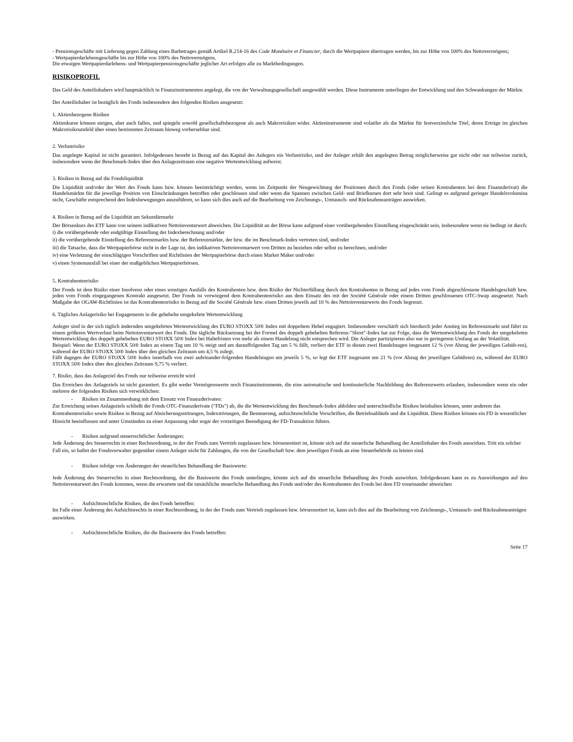- Pensionsgeschäfte mit Lieferung gegen Zahlung eines Barbetrages gemäß Artikel R.214-16 des Code Monétaire et Financier, durch die Wertpapiere übertragen werden, bis zur Höhe von 100% des Nettovermögens;
- Wertpapierdarlehensgeschäfte bis zur Höhe von 100% des Nettovermögens.
Die etwaigen Wertpapierdarlehens- und Wertpapierpensionsgeschäfte jeglicher Art erfolgen alle zu Marktbedingungen.
RISIKOPROFIL
Das Geld des Anteilinhabers wird hauptsächlich in Finanzinstrumenten angelegt, die von der Verwaltungsgesellschaft ausgewählt werden. Diese Instrumente unterliegen der Entwicklung und den Schwankungen der Märkte.
Der Anteilinhaber ist bezüglich des Fonds insbesondere den folgenden Risiken ausgesetzt:
1. Aktienbezogene Risiken
Aktienkurse können steigen, aber auch fallen, und spiegeln sowohl gesellschaftsbezogene als auch Makrorisiken wider. Aktieninstrumente sind volatiler als die Märkte für festverzinsliche Titel, deren Erträge im gleichen Makrorisikoumfeld über einen bestimmten Zeitraum hinweg vorhersehbar sind.
2. Verlustrisiko
Das angelegte Kapital ist nicht garantiert. Infolgedessen besteht in Bezug auf das Kapital des Anlegers ein Verlustrisiko, und der Anleger erhält den angelegten Betrag möglicherweise gar nicht oder nur teilweise zurück, insbesondere wenn der Benchmark-Index über den Anlagezeitraum eine negative Wertentwicklung aufweist.
3. Risiken in Bezug auf die Fondsliquidität
Die Liquidität und/oder der Wert des Fonds kann bzw. können beeinträchtigt werden, wenn im Zeitpunkt der Neugewichtung der Positionen durch den Fonds (oder seinen Kontrahenten bei dem Finanzderivat) die Handelsmärkte für die jeweilige Position von Einschränkungen betroffen oder geschlossen sind oder wenn die Spannen zwischen Geld- und Briefkursen dort sehr breit sind. Gelingt es aufgrund geringer Handelsvolumina nicht, Geschäfte entsprechend den Indexbewegungen auszuführen, so kann sich dies auch auf die Bearbeitung von Zeichnungs-, Umtausch- und Rücknahmeanträgen auswirken.
4. Risiken in Bezug auf die Liquidität am Sekundärmarkt
Der Börsenkurs des ETF kann von seinem indikativen Nettoinventarwert abweichen. Die Liquidität an der Börse kann aufgrund einer vorübergehenden Einstellung eingeschränkt sein, insbesondere wenn sie bedingt ist durch:
i) die vorübergehende oder endgültige Einstellung der Indexberechnung und/oder
ii) die vorübergehende Einstellung des Referenzmarkts bzw. der Referenzmärkte, der bzw. die im Benchmark-Index vertreten sind, und/oder
iii) die Tatsache, dass die Wertpapierbörse nicht in der Lage ist, den indikativen Nettoinventarwert von Dritten zu beziehen oder selbst zu berechnen, und/oder
iv) eine Verletzung der einschlägigen Vorschriften und Richtlinien der Wertpapierbörse durch einen Market Maker und/oder
v) einen Systemausfall bei einer der maßgeblichen Wertpapierbörsen.
5. Kontrahentenrisiko
Der Fonds ist dem Risiko einer Insolvenz oder eines sonstigen Ausfalls des Kontrahenten bzw. dem Risiko der Nichterfüllung durch den Kontrahenten in Bezug auf jedes vom Fonds abgeschlossene Handelsgeschäft bzw. jeden vom Fonds eingegangenen Kontrakt ausgesetzt. Der Fonds ist vorwiegend dem Kontrahentenrisiko aus dem Einsatz des mit der Société Générale oder einem Dritten geschlossenen OTC-Swap ausgesetzt. Nach Maßgabe der OGAW-Richtlinien ist das Kontrahentenrisiko in Bezug auf die Société Générale bzw. einen Dritten jeweils auf 10 % des Nettoinventarwerts des Fonds begrenzt.
6. Tägliches Anlagerisiko bei Engagements in die gehebelte umgekehrte Wertentwicklung
Anleger sind in der sich täglich ändernden umgekehrten Wertentwicklung des EURO STOXX 50® Index mit doppeltem Hebel engagiert. Insbesondere verschärft sich hierdurch jeder Anstieg im Referenzmarkt und führt zu einem größeren Wertverlust beim Nettoinventarwert des Fonds. Die tägliche Rücksetzung bei der Formel des doppelt gehebelten Referenz-"Short"-Index hat zur Folge, dass die Wertentwicklung des Fonds der umgekehrten Wertentwicklung des doppelt gehebelten EURO STOXX 50® Index bei Haltefristen von mehr als einem Handelstag nicht entsprechen wird. Die Anleger partizipieren also nur in geringerem Umfang an der Volatilität.
Beispiel: Wenn der EURO STOXX 50® Index an einem Tag um 10 % steigt und am darauffolgenden Tag um 5 % fällt, verliert der ETF in diesen zwei Handelstagen insgesamt 12 % (vor Abzug der jeweiligen Gebüh-ren), während der EURO STOXX 50® Index über den gleichen Zeitraum um 4,5 % zulegt.
Fällt dagegen der EURO STOXX 50® Index innerhalb von zwei aufeinander-folgenden Handelstagen um jeweils 5 %, so legt der ETF insgesamt um 21 % (vor Abzug der jeweiligen Gebühren) zu, während der EURO STOXX 50® Index über den gleichen Zeitraum 9,75 % verliert.
7. Risiko, dass das Anlageziel des Fonds nur teilweise erreicht wird
Das Erreichen des Anlageziels ist nicht garantiert. Es gibt weder Vermögenswerte noch Finanzinstrumente, die eine automatische und kontinuierliche Nachbildung des Referenzwerts erlauben, insbesondere wenn ein oder mehrere der folgenden Risiken sich verwirklichen:
- Risiken im Zusammenhang mit dem Einsatz von Finanzderivaten:
Zur Erreichung seines Anlageziels schließt der Fonds OTC-Finanzderivate ("FDs") ab, die die Wertentwicklung des Benchmark-Index abbilden und unterschiedliche Risiken beinhalten können, unter anderem das Kontrahentenrisiko sowie Risiken in Bezug auf Absicherungsstörungen, Indexstörungen, die Besteuerung, aufsichtsrechtliche Vorschriften, die Betriebsabläufe und die Liquidität. Diese Risiken können ein FD in wesentlicher Hinsicht beeinflussen und unter Umständen zu einer Anpassung oder sogar der vorzeitigen Beendigung der FD-Transaktion führen.
- Risiken aufgrund steuerrechtlicher Änderungen:
Jede Änderung des Steuerrechts in einer Rechtsordnung, in der der Fonds zum Vertrieb zugelassen bzw. börsennotiert ist, könnte sich auf die steuerliche Behandlung der Anteilinhaber des Fonds auswirken. Tritt ein solcher Fall ein, so haftet der Fondsverwalter gegenüber einem Anleger nicht für Zahlungen, die von der Gesellschaft bzw. dem jeweiligen Fonds an eine Steuerbehörde zu leisten sind.
- Risiken infolge von Änderungen der steuerlichen Behandlung der Basiswerte:
Jede Änderung des Steuerrechts in einer Rechtsordnung, der die Basiswerte des Fonds unterliegen, könnte sich auf die steuerliche Behandlung des Fonds auswirken. Infolgedessen kann es zu Auswirkungen auf den Nettoinventarwert des Fonds kommen, wenn die erwartete und die tatsächliche steuerliche Behandlung des Fonds und/oder des Kontrahenten des Fonds bei dem FD voneinander abweichen
- Aufsichtsrechtliche Risiken, die den Fonds betreffen:
Im Falle einer Änderung des Aufsichtsrechts in einer Rechtsordnung, in der der Fonds zum Vertrieb zugelassen bzw. börsennotiert ist, kann sich dies auf die Bearbeitung von Zeichnungs-, Umtausch- und Rücknahmeanträgen auswirken.
- Aufsichtsrechtliche Risiken, die die Basiswerte des Fonds betreffen:
Seite 17